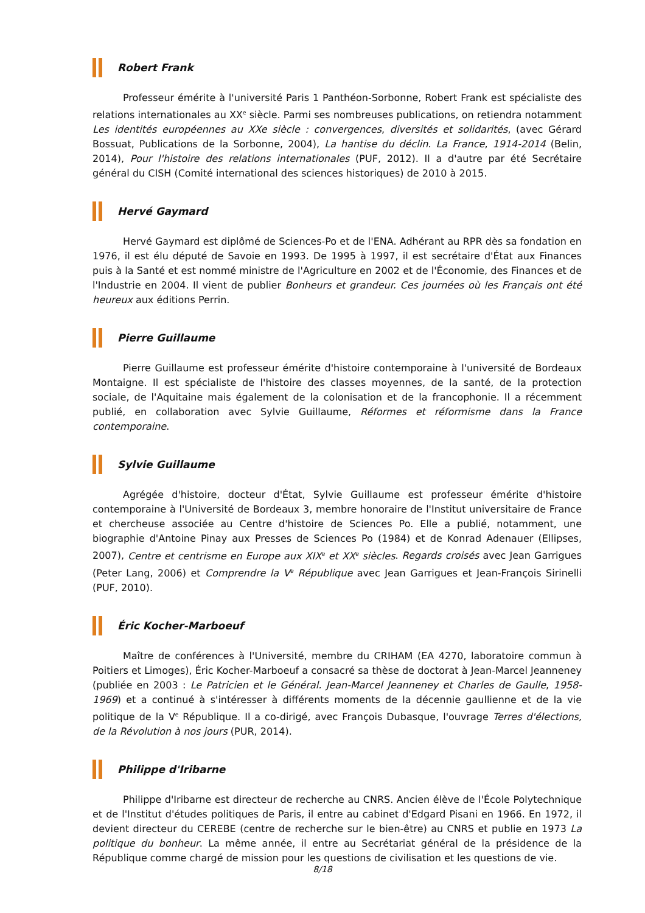Robert Frank
Professeur émérite à l'université Paris 1 Panthéon-Sorbonne, Robert Frank est spécialiste des relations internationales au XX<sup>e</sup> siècle. Parmi ses nombreuses publications, on retiendra notamment Les identités européennes au XXe siècle : convergences, diversités et solidarités, (avec Gérard Bossuat, Publications de la Sorbonne, 2004), La hantise du déclin. La France, 1914-2014 (Belin, 2014), Pour l'histoire des relations internationales (PUF, 2012). Il a d'autre par été Secrétaire général du CISH (Comité international des sciences historiques) de 2010 à 2015.
Hervé Gaymard
Hervé Gaymard est diplômé de Sciences-Po et de l'ENA. Adhérant au RPR dès sa fondation en 1976, il est élu député de Savoie en 1993. De 1995 à 1997, il est secrétaire d'État aux Finances puis à la Santé et est nommé ministre de l'Agriculture en 2002 et de l'Économie, des Finances et de l'Industrie en 2004. Il vient de publier Bonheurs et grandeur. Ces journées où les Français ont été heureux aux éditions Perrin.
Pierre Guillaume
Pierre Guillaume est professeur émérite d'histoire contemporaine à l'université de Bordeaux Montaigne. Il est spécialiste de l'histoire des classes moyennes, de la santé, de la protection sociale, de l'Aquitaine mais également de la colonisation et de la francophonie. Il a récemment publié, en collaboration avec Sylvie Guillaume, Réformes et réformisme dans la France contemporaine.
Sylvie Guillaume
Agrégée d'histoire, docteur d'État, Sylvie Guillaume est professeur émérite d'histoire contemporaine à l'Université de Bordeaux 3, membre honoraire de l'Institut universitaire de France et chercheuse associée au Centre d'histoire de Sciences Po. Elle a publié, notamment, une biographie d'Antoine Pinay aux Presses de Sciences Po (1984) et de Konrad Adenauer (Ellipses, 2007), Centre et centrisme en Europe aux XIX<sup>e</sup> et XX<sup>e</sup> siècles. Regards croisés avec Jean Garrigues (Peter Lang, 2006) et Comprendre la V<sup>e</sup> République avec Jean Garrigues et Jean-François Sirinelli (PUF, 2010).
Éric Kocher-Marboeuf
Maître de conférences à l'Université, membre du CRIHAM (EA 4270, laboratoire commun à Poitiers et Limoges), Éric Kocher-Marboeuf a consacré sa thèse de doctorat à Jean-Marcel Jeanneney (publiée en 2003 : Le Patricien et le Général. Jean-Marcel Jeanneney et Charles de Gaulle, 1958-1969) et a continué à s'intéresser à différents moments de la décennie gaullienne et de la vie politique de la V<sup>e</sup> République. Il a co-dirigé, avec François Dubasque, l'ouvrage Terres d'élections, de la Révolution à nos jours (PUR, 2014).
Philippe d'Iribarne
Philippe d'Iribarne est directeur de recherche au CNRS. Ancien élève de l'École Polytechnique et de l'Institut d'études politiques de Paris, il entre au cabinet d'Edgard Pisani en 1966. En 1972, il devient directeur du CEREBE (centre de recherche sur le bien-être) au CNRS et publie en 1973 La politique du bonheur. La même année, il entre au Secrétariat général de la présidence de la République comme chargé de mission pour les questions de civilisation et les questions de vie.
8/18